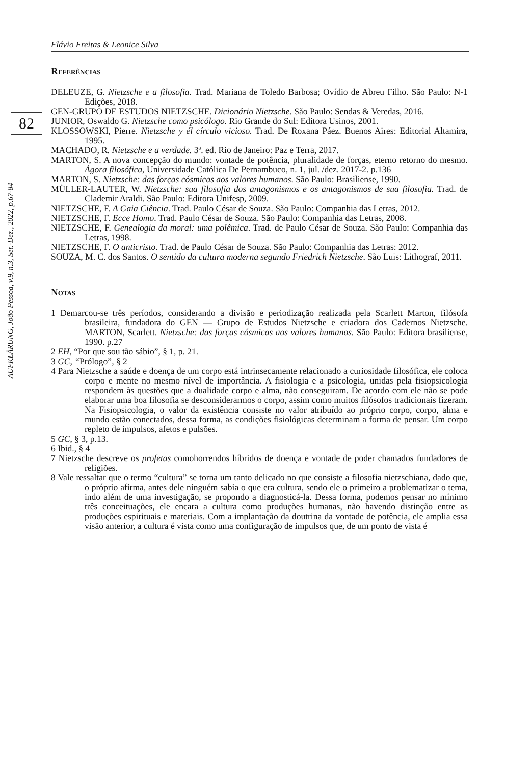Flávio Freitas & Leonice Silva
82
AUFKLÄRUNG, João Pessoa, v.9, n.3, Set.-Dez., 2022, p.67-84
Referências
DELEUZE, G. Nietzsche e a filosofia. Trad. Mariana de Toledo Barbosa; Ovídio de Abreu Filho. São Paulo: N-1 Edições, 2018.
GEN-GRUPO DE ESTUDOS NIETZSCHE. Dicionário Nietzsche. São Paulo: Sendas & Veredas, 2016.
JUNIOR, Oswaldo G. Nietzsche como psicólogo. Rio Grande do Sul: Editora Usinos, 2001.
KLOSSOWSKI, Pierre. Nietzsche y él círculo vicioso. Trad. De Roxana Páez. Buenos Aires: Editorial Altamira, 1995.
MACHADO, R. Nietzsche e a verdade. 3ª. ed. Rio de Janeiro: Paz e Terra, 2017.
MARTON, S. A nova concepção do mundo: vontade de potência, pluralidade de forças, eterno retorno do mesmo. Ágora filosófica, Universidade Católica De Pernambuco, n. 1, jul. /dez. 2017-2. p.136
MARTON, S. Nietzsche: das forças cósmicas aos valores humanos. São Paulo: Brasiliense, 1990.
MÜLLER-LAUTER, W. Nietzsche: sua filosofia dos antagonismos e os antagonismos de sua filosofia. Trad. de Clademir Araldi. São Paulo: Editora Unifesp, 2009.
NIETZSCHE, F. A Gaia Ciência. Trad. Paulo César de Souza. São Paulo: Companhia das Letras, 2012.
NIETZSCHE, F. Ecce Homo. Trad. Paulo César de Souza. São Paulo: Companhia das Letras, 2008.
NIETZSCHE, F. Genealogia da moral: uma polêmica. Trad. de Paulo César de Souza. São Paulo: Companhia das Letras, 1998.
NIETZSCHE, F. O anticristo. Trad. de Paulo César de Souza. São Paulo: Companhia das Letras: 2012.
SOUZA, M. C. dos Santos. O sentido da cultura moderna segundo Friedrich Nietzsche. São Luis: Lithograf, 2011.
Notas
1 Demarcou-se três períodos, considerando a divisão e periodização realizada pela Scarlett Marton, filósofa brasileira, fundadora do GEN — Grupo de Estudos Nietzsche e criadora dos Cadernos Nietzsche. MARTON, Scarlett. Nietzsche: das forças cósmicas aos valores humanos. São Paulo: Editora brasiliense, 1990. p.27
2 EH, “Por que sou tão sábio”, § 1, p. 21.
3 GC, “Prólogo”, § 2
4 Para Nietzsche a saúde e doença de um corpo está intrinsecamente relacionado a curiosidade filosófica, ele coloca corpo e mente no mesmo nível de importância. A fisiologia e a psicologia, unidas pela fisiopsicologia respondem às questões que a dualidade corpo e alma, não conseguiram. De acordo com ele não se pode elaborar uma boa filosofia se desconsiderarmos o corpo, assim como muitos filósofos tradicionais fizeram. Na Fisiopsicologia, o valor da existência consiste no valor atribuído ao próprio corpo, corpo, alma e mundo estão conectados, dessa forma, as condições fisiológicas determinam a forma de pensar. Um corpo repleto de impulsos, afetos e pulsões.
5 GC, § 3, p.13.
6 Ibid., § 4
7 Nietzsche descreve os profetas comohorrendos híbridos de doença e vontade de poder chamados fundadores de religiões.
8 Vale ressaltar que o termo “cultura” se torna um tanto delicado no que consiste a filosofia nietzschiana, dado que, o próprio afirma, antes dele ninguém sabia o que era cultura, sendo ele o primeiro a problematizar o tema, indo além de uma investigação, se propondo a diagnosticá-la. Dessa forma, podemos pensar no mínimo três conceituações, ele encara a cultura como produções humanas, não havendo distinção entre as produções espirituais e materiais. Com a implantação da doutrina da vontade de potência, ele amplia essa visão anterior, a cultura é vista como uma configuração de impulsos que, de um ponto de vista é